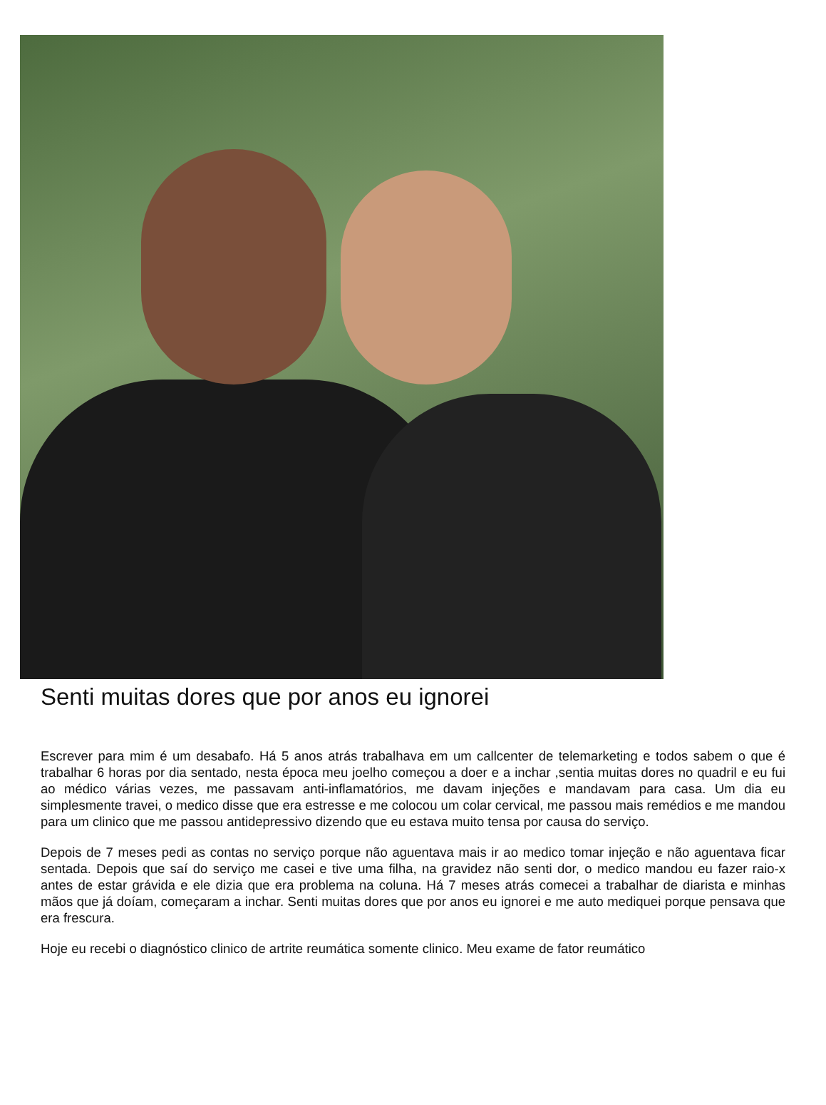Senti muitas dores que por anos eu ignorei
Escrever para mim é um desabafo. Há 5 anos atrás trabalhava em um callcenter de telemarketing e todos sabem o que é trabalhar 6 horas por dia sentado, nesta época meu joelho começou a doer e a inchar ,sentia muitas dores no quadril e eu fui ao médico várias vezes, me passavam anti-inflamatórios, me davam injeções e mandavam para casa. Um dia eu simplesmente travei, o medico disse que era estresse e me colocou um colar cervical, me passou mais remédios e me mandou para um clinico que me passou antidepressivo dizendo que eu estava muito tensa por causa do serviço.
Depois de 7 meses pedi as contas no serviço porque não aguentava mais ir ao medico tomar injeção e não aguentava ficar sentada. Depois que saí do serviço me casei e tive uma filha, na gravidez não senti dor, o medico mandou eu fazer raio-x antes de estar grávida e ele dizia que era problema na coluna. Há 7 meses atrás comecei a trabalhar de diarista e minhas mãos que já doíam, começaram a inchar. Senti muitas dores que por anos eu ignorei e me auto mediquei porque pensava que era frescura.
Hoje eu recebi o diagnóstico clinico de artrite reumática somente clinico. Meu exame de fator reumático